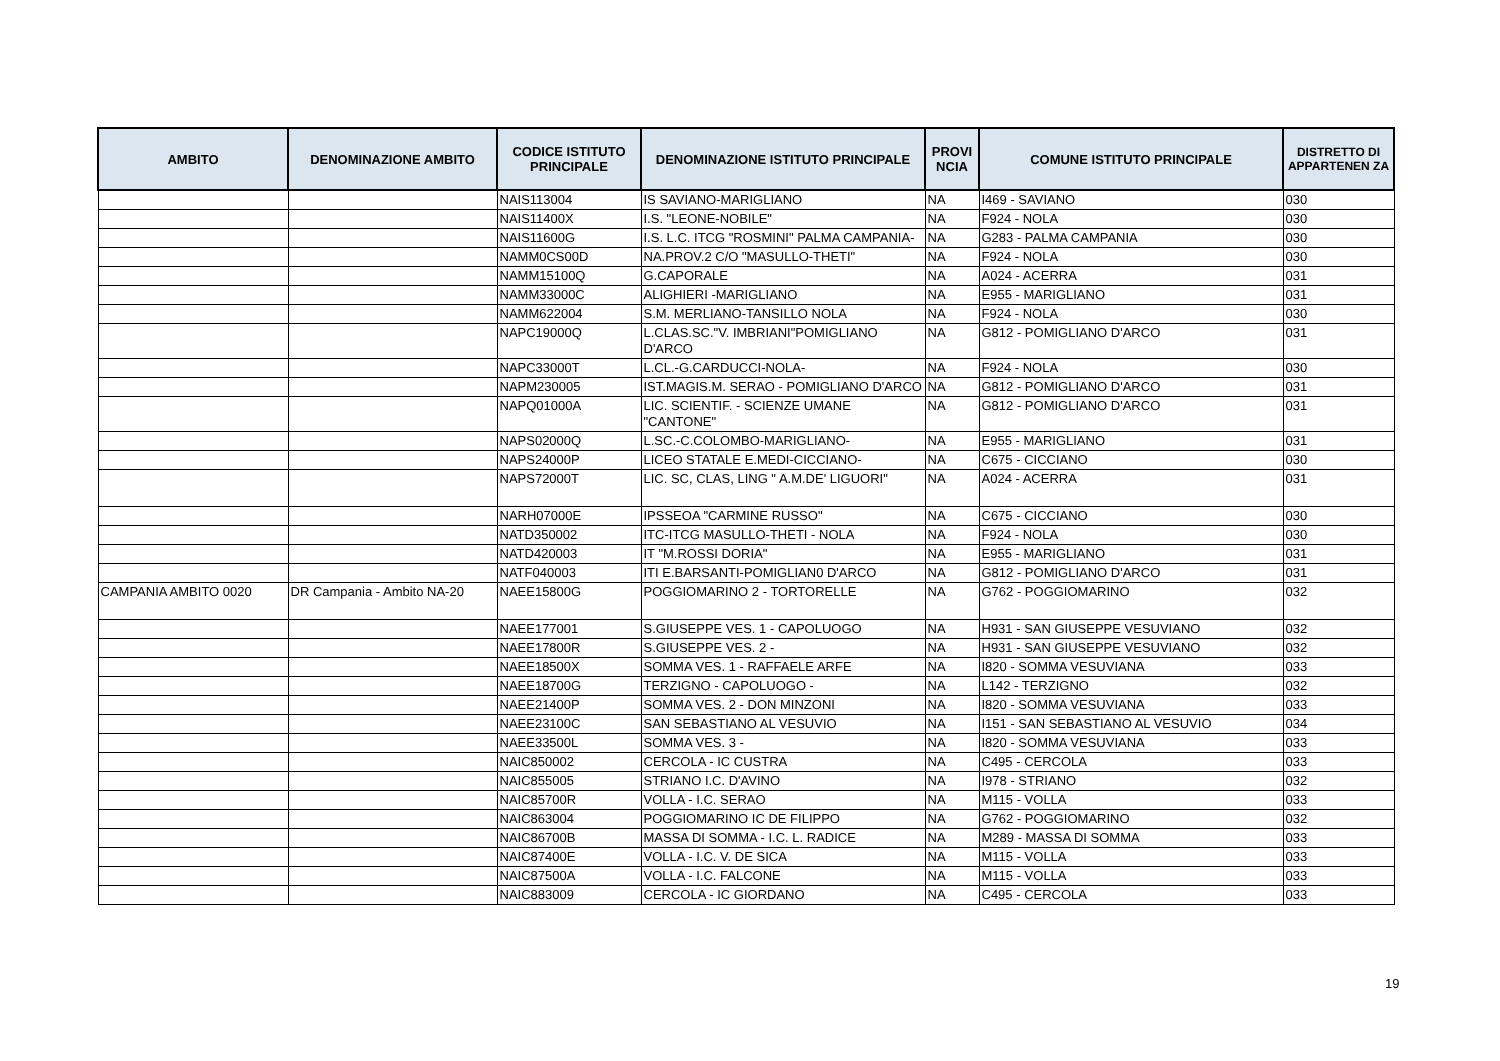| AMBITO | DENOMINAZIONE AMBITO | CODICE ISTITUTO PRINCIPALE | DENOMINAZIONE ISTITUTO PRINCIPALE | PROVI NCIA | COMUNE ISTITUTO PRINCIPALE | DISTRETTO DI APPARTENEN ZA |
| --- | --- | --- | --- | --- | --- | --- |
| | | NAIS113004 | IS SAVIANO-MARIGLIANO | NA | I469 - SAVIANO | 030 |
| | | NAIS11400X | I.S. "LEONE-NOBILE" | NA | F924 - NOLA | 030 |
| | | NAIS11600G | I.S. L.C. ITCG "ROSMINI" PALMA CAMPANIA- | NA | G283 - PALMA CAMPANIA | 030 |
| | | NAMM0CS00D | NA.PROV.2 C/O "MASULLO-THETI" | NA | F924 - NOLA | 030 |
| | | NAMM15100Q | G.CAPORALE | NA | A024 - ACERRA | 031 |
| | | NAMM33000C | ALIGHIERI -MARIGLIANO | NA | E955 - MARIGLIANO | 031 |
| | | NAMM622004 | S.M. MERLIANO-TANSILLO NOLA | NA | F924 - NOLA | 030 |
| | | NAPC19000Q | L.CLAS.SC."V. IMBRIANI"POMIGLIANO D'ARCO | NA | G812 - POMIGLIANO D'ARCO | 031 |
| | | NAPC33000T | L.CL.-G.CARDUCCI-NOLA- | NA | F924 - NOLA | 030 |
| | | NAPM230005 | IST.MAGIS.M. SERAO - POMIGLIANO D'ARCO | NA | G812 - POMIGLIANO D'ARCO | 031 |
| | | NAPQ01000A | LIC. SCIENTIF. - SCIENZE UMANE "CANTONE" | NA | G812 - POMIGLIANO D'ARCO | 031 |
| | | NAPS02000Q | L.SC.-C.COLOMBO-MARIGLIANO- | NA | E955 - MARIGLIANO | 031 |
| | | NAPS24000P | LICEO STATALE E.MEDI-CICCIANO- | NA | C675 - CICCIANO | 030 |
| | | NAPS72000T | LIC. SC, CLAS, LING " A.M.DE' LIGUORI" | NA | A024 - ACERRA | 031 |
| | | NARH07000E | IPSSEOA "CARMINE RUSSO" | NA | C675 - CICCIANO | 030 |
| | | NATD350002 | ITC-ITCG MASULLO-THETI - NOLA | NA | F924 - NOLA | 030 |
| | | NATD420003 | IT "M.ROSSI DORIA" | NA | E955 - MARIGLIANO | 031 |
| | | NATF040003 | ITI E.BARSANTI-POMIGLIAN0 D'ARCO | NA | G812 - POMIGLIANO D'ARCO | 031 |
| CAMPANIA AMBITO 0020 | DR Campania - Ambito NA-20 | NAEE15800G | POGGIOMARINO 2 - TORTORELLE | NA | G762 - POGGIOMARINO | 032 |
| | | NAEE177001 | S.GIUSEPPE VES. 1 - CAPOLUOGO | NA | H931 - SAN GIUSEPPE VESUVIANO | 032 |
| | | NAEE17800R | S.GIUSEPPE VES. 2 - | NA | H931 - SAN GIUSEPPE VESUVIANO | 032 |
| | | NAEE18500X | SOMMA VES. 1 - RAFFAELE ARFE | NA | I820 - SOMMA VESUVIANA | 033 |
| | | NAEE18700G | TERZIGNO - CAPOLUOGO - | NA | L142 - TERZIGNO | 032 |
| | | NAEE21400P | SOMMA VES. 2 - DON MINZONI | NA | I820 - SOMMA VESUVIANA | 033 |
| | | NAEE23100C | SAN SEBASTIANO AL VESUVIO | NA | I151 - SAN SEBASTIANO AL VESUVIO | 034 |
| | | NAEE33500L | SOMMA VES. 3 - | NA | I820 - SOMMA VESUVIANA | 033 |
| | | NAIC850002 | CERCOLA - IC CUSTRA | NA | C495 - CERCOLA | 033 |
| | | NAIC855005 | STRIANO I.C. D'AVINO | NA | I978 - STRIANO | 032 |
| | | NAIC85700R | VOLLA - I.C. SERAO | NA | M115 - VOLLA | 033 |
| | | NAIC863004 | POGGIOMARINO IC DE FILIPPO | NA | G762 - POGGIOMARINO | 032 |
| | | NAIC86700B | MASSA DI SOMMA - I.C. L. RADICE | NA | M289 - MASSA DI SOMMA | 033 |
| | | NAIC87400E | VOLLA - I.C. V. DE SICA | NA | M115 - VOLLA | 033 |
| | | NAIC87500A | VOLLA - I.C. FALCONE | NA | M115 - VOLLA | 033 |
| | | NAIC883009 | CERCOLA - IC GIORDANO | NA | C495 - CERCOLA | 033 |
19